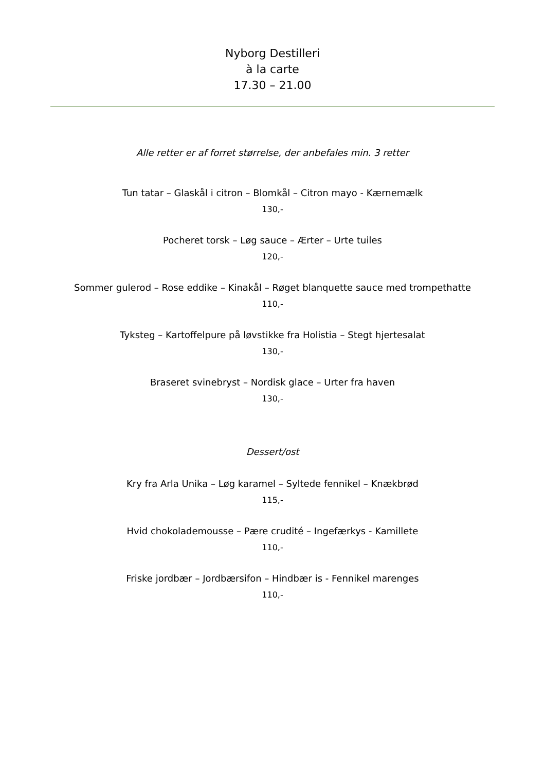Nyborg Destilleri
à la carte
17.30 – 21.00
Alle retter er af forret størrelse, der anbefales min. 3 retter
Tun tatar – Glaskål i citron – Blomkål – Citron mayo - Kærnemælk
130,-
Pocheret torsk – Løg sauce – Ærter – Urte tuiles
120,-
Sommer gulerod – Rose eddike – Kinakål – Røget blanquette sauce med trompethatte
110,-
Tyksteg – Kartoffelpure på løvstikke fra Holistia – Stegt hjertesalat
130,-
Braseret svinebryst – Nordisk glace – Urter fra haven
130,-
Dessert/ost
Kry fra Arla Unika – Løg karamel – Syltede fennikel – Knækbrød
115,-
Hvid chokolademousse – Pære crudité – Ingefærkys - Kamillete
110,-
Friske jordbær – Jordbærsifon – Hindbær is - Fennikel marenges
110,-